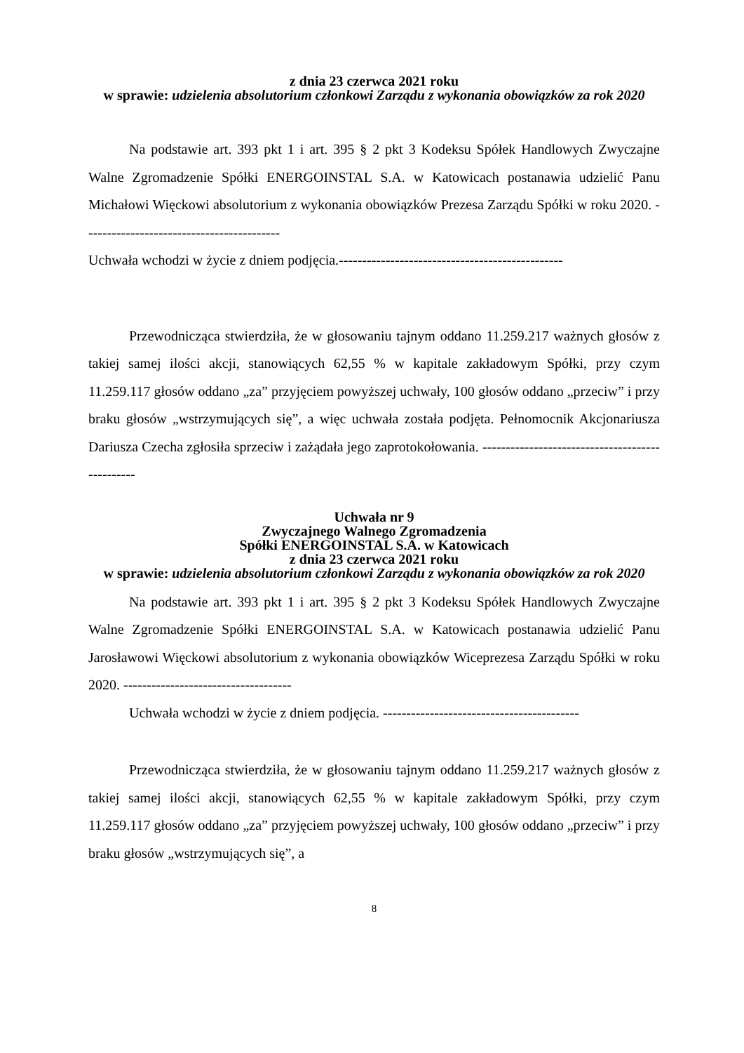z dnia 23 czerwca 2021 roku
w sprawie: udzielenia absolutorium członkowi Zarządu z wykonania obowiązków za rok 2020
Na podstawie art. 393 pkt 1 i art. 395 § 2 pkt 3 Kodeksu Spółek Handlowych Zwyczajne Walne Zgromadzenie Spółki ENERGOINSTAL S.A. w Katowicach postanawia udzielić Panu Michałowi Więckowi absolutorium z wykonania obowiązków Prezesa Zarządu Spółki w roku 2020. ------------------------------------------
Uchwała wchodzi w życie z dniem podjęcia.------------------------------------------------
Przewodnicząca stwierdziła, że w głosowaniu tajnym oddano 11.259.217 ważnych głosów z takiej samej ilości akcji, stanowiących 62,55 % w kapitale zakładowym Spółki, przy czym 11.259.117 głosów oddano „za” przyjęciem powyższej uchwały, 100 głosów oddano „przeciw” i przy braku głosów „wstrzymujących się”, a więc uchwała została podjęta. Pełnomocnik Akcjonariusza Dariusza Czecha zgłosiła sprzeciw i zażądała jego zaprotokołowania. ------------------------------------------------
Uchwała nr 9
Zwyczajnego Walnego Zgromadzenia
Spółki ENERGOINSTAL S.A. w Katowicach
z dnia 23 czerwca 2021 roku
w sprawie: udzielenia absolutorium członkowi Zarządu z wykonania obowiązków za rok 2020
Na podstawie art. 393 pkt 1 i art. 395 § 2 pkt 3 Kodeksu Spółek Handlowych Zwyczajne Walne Zgromadzenie Spółki ENERGOINSTAL S.A. w Katowicach postanawia udzielić Panu Jarosławowi Więckowi absolutorium z wykonania obowiązków Wiceprezesa Zarządu Spółki w roku 2020. ------------------------------------
Uchwała wchodzi w życie z dniem podjęcia. ------------------------------------------
Przewodnicząca stwierdziła, że w głosowaniu tajnym oddano 11.259.217 ważnych głosów z takiej samej ilości akcji, stanowiących 62,55 % w kapitale zakładowym Spółki, przy czym 11.259.117 głosów oddano „za” przyjęciem powyższej uchwały, 100 głosów oddano „przeciw” i przy braku głosów „wstrzymujących się”, a
8